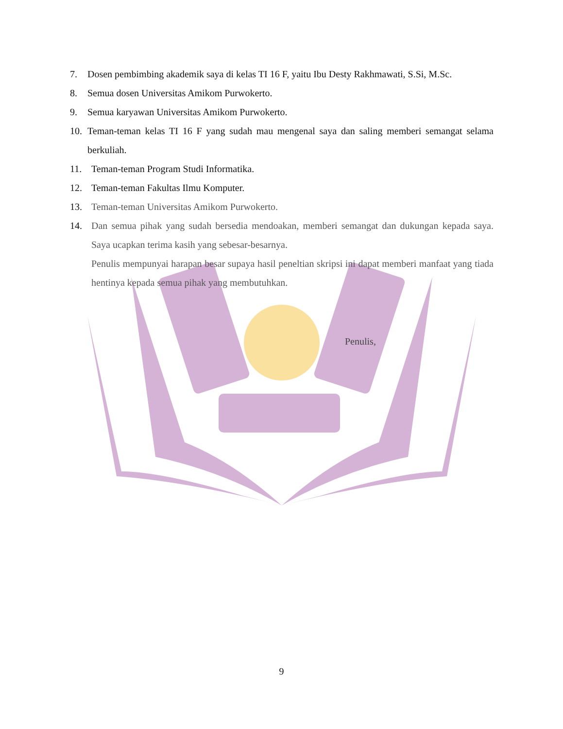7. Dosen pembimbing akademik saya di kelas TI 16 F, yaitu Ibu Desty Rakhmawati, S.Si, M.Sc.
8. Semua dosen Universitas Amikom Purwokerto.
9. Semua karyawan Universitas Amikom Purwokerto.
10. Teman-teman kelas TI 16 F yang sudah mau mengenal saya dan saling memberi semangat selama berkuliah.
11. Teman-teman Program Studi Informatika.
12. Teman-teman Fakultas Ilmu Komputer.
13. Teman-teman Universitas Amikom Purwokerto.
14. Dan semua pihak yang sudah bersedia mendoakan, memberi semangat dan dukungan kepada saya. Saya ucapkan terima kasih yang sebesar-besarnya.
Penulis mempunyai harapan besar supaya hasil peneltian skripsi ini dapat memberi manfaat yang tiada hentinya kepada semua pihak yang membutuhkan.
Penulis,
9